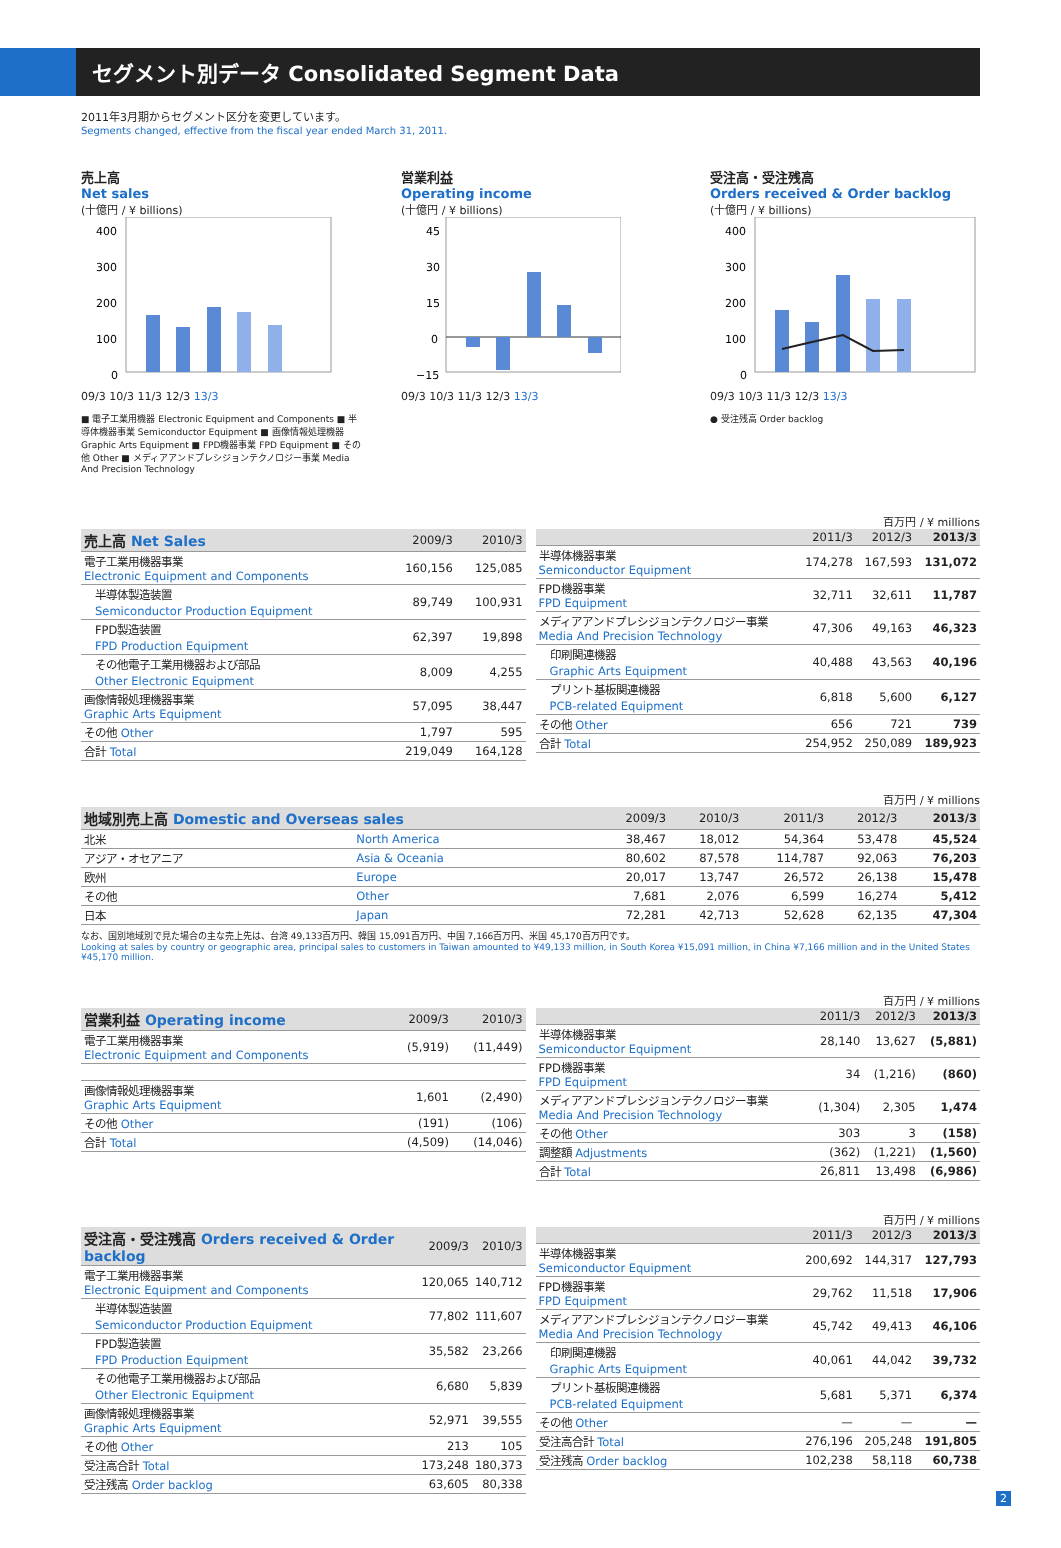セグメント別データ Consolidated Segment Data
2011年3月期からセグメント区分を変更しています。
Segments changed, effective from the fiscal year ended March 31, 2011.
売上高
Net sales
(十億円 / ¥ billions)
400
300
200
100
0
09/3 10/3 11/3 12/3 13/3
■ 電子工業用機器 Electronic Equipment and Components ■ 半導体機器事業 Semiconductor Equipment ■ 画像情報処理機器 Graphic Arts Equipment ■ FPD機器事業 FPD Equipment ■ その他 Other ■ メディアアンドプレシジョンテクノロジー事業 Media And Precision Technology
営業利益
Operating income
(十億円 / ¥ billions)
45
30
15
0
−15
09/3 10/3 11/3 12/3 13/3
受注高・受注残高
Orders received & Order backlog
(十億円 / ¥ billions)
400
300
200
100
0
09/3 10/3 11/3 12/3 13/3
● 受注残高 Order backlog
百万円 / ¥ millions
| 売上高 Net Sales | 2009/3 | 2010/3 |
| --- | --- | --- |
| 電子工業用機器事業 Electronic Equipment and Components | 160,156 | 125,085 |
| 半導体製造装置 Semiconductor Production Equipment | 89,749 | 100,931 |
| FPD製造装置 FPD Production Equipment | 62,397 | 19,898 |
| その他電子工業用機器および部品 Other Electronic Equipment | 8,009 | 4,255 |
| 画像情報処理機器事業 Graphic Arts Equipment | 57,095 | 38,447 |
| その他 Other | 1,797 | 595 |
| 合計 Total | 219,049 | 164,128 |
| | 2011/3 | 2012/3 | 2013/3 |
| --- | --- | --- | --- |
| 半導体機器事業 Semiconductor Equipment | 174,278 | 167,593 | 131,072 |
| FPD機器事業 FPD Equipment | 32,711 | 32,611 | 11,787 |
| メディアアンドプレシジョンテクノロジー事業 Media And Precision Technology | 47,306 | 49,163 | 46,323 |
| 印刷関連機器 Graphic Arts Equipment | 40,488 | 43,563 | 40,196 |
| プリント基板関連機器 PCB-related Equipment | 6,818 | 5,600 | 6,127 |
| その他 Other | 656 | 721 | 739 |
| 合計 Total | 254,952 | 250,089 | 189,923 |
百万円 / ¥ millions
| 地域別売上高 Domestic and Overseas sales | | 2009/3 | 2010/3 | 2011/3 | 2012/3 | 2013/3 |
| --- | --- | --- | --- | --- | --- | --- |
| 北米 | North America | 38,467 | 18,012 | 54,364 | 53,478 | 45,524 |
| アジア・オセアニア | Asia & Oceania | 80,602 | 87,578 | 114,787 | 92,063 | 76,203 |
| 欧州 | Europe | 20,017 | 13,747 | 26,572 | 26,138 | 15,478 |
| その他 | Other | 7,681 | 2,076 | 6,599 | 16,274 | 5,412 |
| 日本 | Japan | 72,281 | 42,713 | 52,628 | 62,135 | 47,304 |
なお、国別地域別で見た場合の主な売上先は、台湾 49,133百万円、韓国 15,091百万円、中国 7,166百万円、米国 45,170百万円です。
Looking at sales by country or geographic area, principal sales to customers in Taiwan amounted to ¥49,133 million, in South Korea ¥15,091 million, in China ¥7,166 million and in the United States ¥45,170 million.
百万円 / ¥ millions
| 営業利益 Operating income | 2009/3 | 2010/3 |
| --- | --- | --- |
| 電子工業用機器事業 Electronic Equipment and Components | (5,919) | (11,449) |
| 画像情報処理機器事業 Graphic Arts Equipment | 1,601 | (2,490) |
| その他 Other | (191) | (106) |
| 合計 Total | (4,509) | (14,046) |
| | 2011/3 | 2012/3 | 2013/3 |
| --- | --- | --- | --- |
| 半導体機器事業 Semiconductor Equipment | 28,140 | 13,627 | (5,881) |
| FPD機器事業 FPD Equipment | 34 | (1,216) | (860) |
| メディアアンドプレシジョンテクノロジー事業 Media And Precision Technology | (1,304) | 2,305 | 1,474 |
| その他 Other | 303 | 3 | (158) |
| 調整額 Adjustments | (362) | (1,221) | (1,560) |
| 合計 Total | 26,811 | 13,498 | (6,986) |
百万円 / ¥ millions
| 受注高・受注残高 Orders received & Order backlog | 2009/3 | 2010/3 |
| --- | --- | --- |
| 電子工業用機器事業 Electronic Equipment and Components | 120,065 | 140,712 |
| 半導体製造装置 Semiconductor Production Equipment | 77,802 | 111,607 |
| FPD製造装置 FPD Production Equipment | 35,582 | 23,266 |
| その他電子工業用機器および部品 Other Electronic Equipment | 6,680 | 5,839 |
| 画像情報処理機器事業 Graphic Arts Equipment | 52,971 | 39,555 |
| その他 Other | 213 | 105 |
| 受注高合計 Total | 173,248 | 180,373 |
| 受注残高 Order backlog | 63,605 | 80,338 |
| | 2011/3 | 2012/3 | 2013/3 |
| --- | --- | --- | --- |
| 半導体機器事業 Semiconductor Equipment | 200,692 | 144,317 | 127,793 |
| FPD機器事業 FPD Equipment | 29,762 | 11,518 | 17,906 |
| メディアアンドプレシジョンテクノロジー事業 Media And Precision Technology | 45,742 | 49,413 | 46,106 |
| 印刷関連機器 Graphic Arts Equipment | 40,061 | 44,042 | 39,732 |
| プリント基板関連機器 PCB-related Equipment | 5,681 | 5,371 | 6,374 |
| その他 Other | — | — | — |
| 受注高合計 Total | 276,196 | 205,248 | 191,805 |
| 受注残高 Order backlog | 102,238 | 58,118 | 60,738 |
2